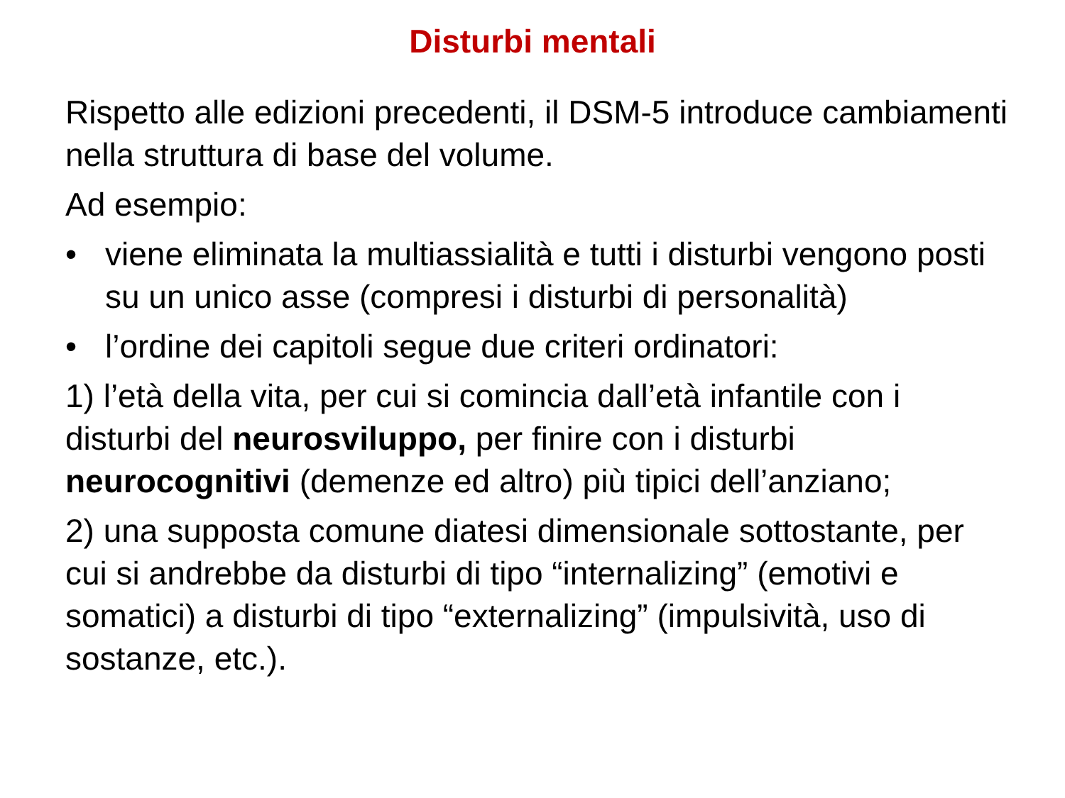Disturbi mentali
Rispetto alle edizioni precedenti, il DSM-5 introduce cambiamenti nella struttura di base del volume.
Ad esempio:
• viene eliminata la multiassialità e tutti i disturbi vengono posti su un unico asse (compresi i disturbi di personalità)
• l’ordine dei capitoli segue due criteri ordinatori:
1) l’età della vita, per cui si comincia dall’età infantile con i disturbi del neurosviluppo, per finire con i disturbi neurocognitivi (demenze ed altro) più tipici dell’anziano;
2) una supposta comune diatesi dimensionale sottostante, per cui si andrebbe da disturbi di tipo “internalizing” (emotivi e somatici) a disturbi di tipo “externalizing” (impulsività, uso di sostanze, etc.).